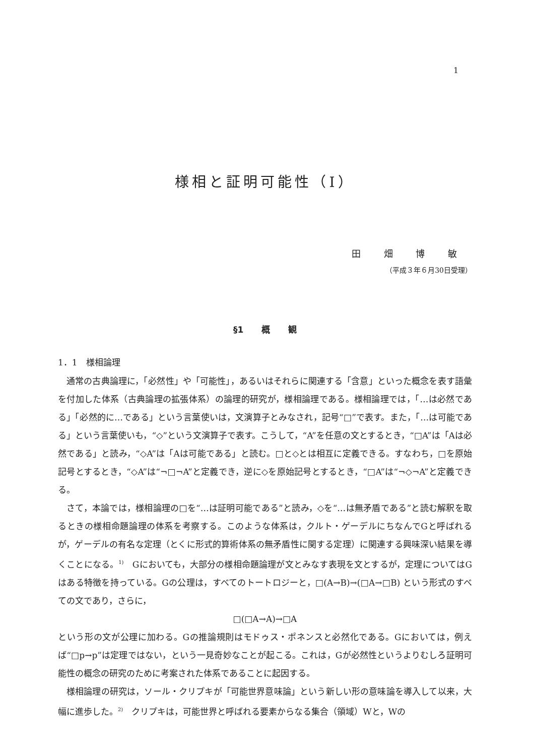1
様相と証明可能性（I）
田 畑 博 敏
（平成３年６月30日受理）
§1 概 観
1．1　様相論理
通常の古典論理に，「必然性」や「可能性」，あるいはそれらに関連する「含意」といった概念を表す語彙を付加した体系（古典論理の拡張体系）の論理的研究が，様相論理である。様相論理では，「…は必然である」「必然的に…である」という言葉使いは，文演算子とみなされ，記号“□”で表す。また，「…は可能である」という言葉使いも，“◇”という文演算子で表す。こうして，“A”を任意の文とするとき，“□A”は「Aは必然である」と読み，“◇A”は「Aは可能である」と読む。□と◇とは相互に定義できる。すなわち，□を原始記号とするとき，“◇A”は“¬□¬A”と定義でき，逆に◇を原始記号とするとき，“□A”は“¬◇¬A”と定義できる。
さて，本論では，様相論理の□を“…は証明可能である”と読み，◇を“…は無矛盾である”と読む解釈を取るときの様相命題論理の体系を考察する。このような体系は，クルト・ゲーデルにちなんでGと呼ばれるが，ゲーデルの有名な定理（とくに形式的算術体系の無矛盾性に関する定理）に関連する興味深い結果を導くことになる。<sup>1)</sup>　Gにおいても，大部分の様相命題論理が文とみなす表現を文とするが，定理についてはGはある特徴を持っている。Gの公理は，すべてのトートロジーと，□(A→B)→(□A→□B) という形式のすべての文であり，さらに，
□(□A→A)→□A
という形の文が公理に加わる。Gの推論規則はモドゥス・ポネンスと必然化である。Gにおいては，例えば“□p→p”は定理ではない，という一見奇妙なことが起こる。これは，Gが必然性というよりむしろ証明可能性の概念の研究のために考案された体系であることに起因する。
様相論理の研究は，ソール・クリプキが「可能世界意味論」という新しい形の意味論を導入して以来，大幅に進歩した。<sup>2)</sup>　クリプキは，可能世界と呼ばれる要素からなる集合（領域）Wと，Wの